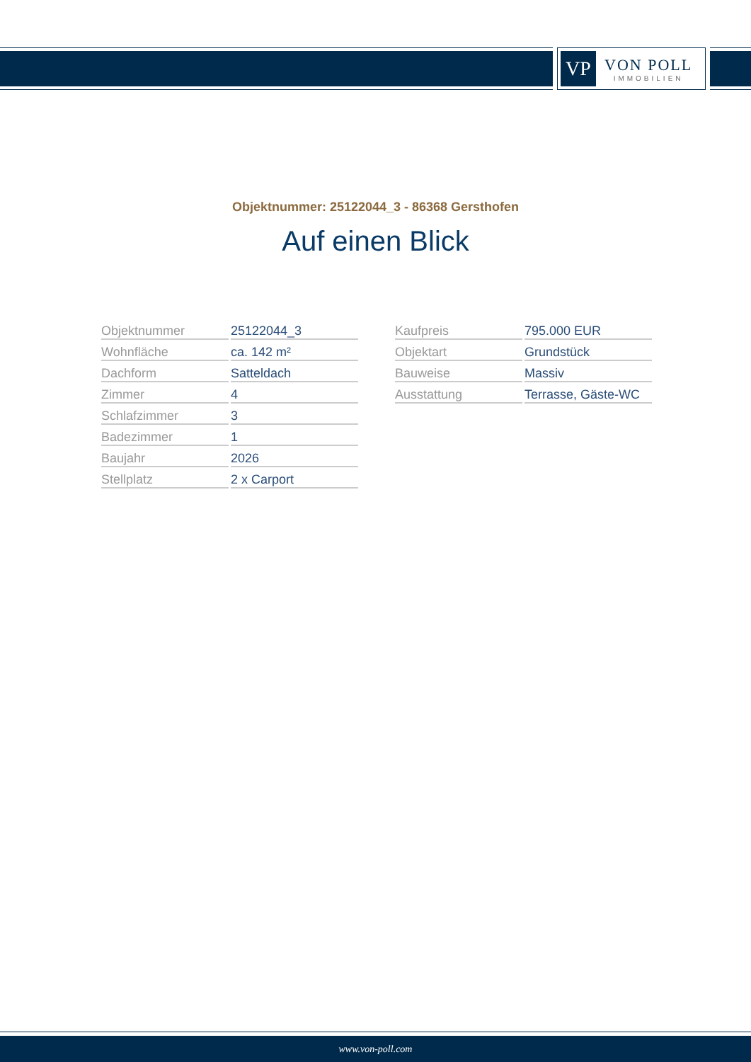VP
VON POLL
IMMOBILIEN
Objektnummer: 25122044_3 - 86368 Gersthofen
Auf einen Blick
| Objektnummer | 25122044_3 |
| Wohnfläche | ca. 142 m² |
| Dachform | Satteldach |
| Zimmer | 4 |
| Schlafzimmer | 3 |
| Badezimmer | 1 |
| Baujahr | 2026 |
| Stellplatz | 2 x Carport |
| Kaufpreis | 795.000 EUR |
| Objektart | Grundstück |
| Bauweise | Massiv |
| Ausstattung | Terrasse, Gäste-WC |
www.von-poll.com